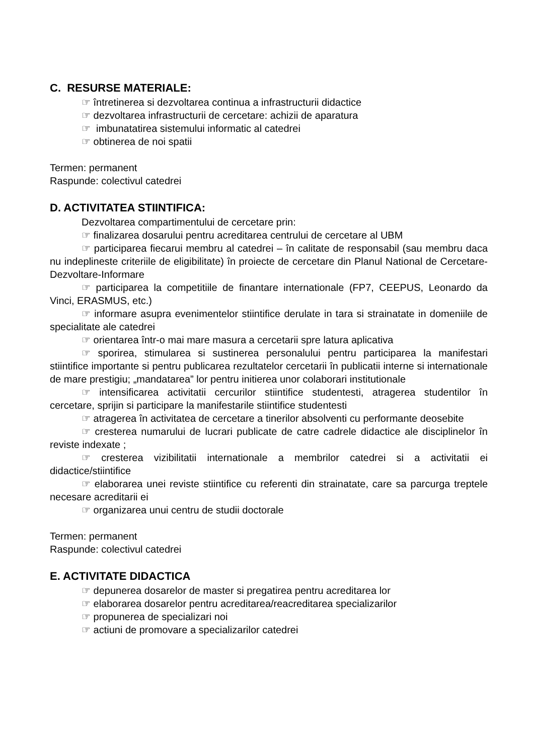C. RESURSE MATERIALE:
☞ întretinerea si dezvoltarea continua a infrastructurii didactice
☞ dezvoltarea infrastructurii de cercetare: achizii de aparatura
☞ imbunatatirea sistemului informatic al catedrei
☞ obtinerea de noi spatii
Termen: permanent
Raspunde: colectivul catedrei
D. ACTIVITATEA STIINTIFICA:
Dezvoltarea compartimentului de cercetare prin:
☞ finalizarea dosarului pentru acreditarea centrului de cercetare al UBM
☞ participarea fiecarui membru al catedrei – în calitate de responsabil (sau membru daca nu indeplineste criteriile de eligibilitate) în proiecte de cercetare din Planul National de Cercetare-Dezvoltare-Informare
☞ participarea la competitiile de finantare internationale (FP7, CEEPUS, Leonardo da Vinci, ERASMUS, etc.)
☞ informare asupra evenimentelor stiintifice derulate in tara si strainatate in domeniile de specialitate ale catedrei
☞ orientarea într-o mai mare masura a cercetarii spre latura aplicativa
☞ sporirea, stimularea si sustinerea personalului pentru participarea la manifestari stiintifice importante si pentru publicarea rezultatelor cercetarii în publicatii interne si internationale de mare prestigiu; „mandatarea” lor pentru initierea unor colaborari institutionale
☞ intensificarea activitatii cercurilor stiintifice studentesti, atragerea studentilor în cercetare, sprijin si participare la manifestarile stiintifice studentesti
☞ atragerea în activitatea de cercetare a tinerilor absolventi cu performante deosebite
☞ cresterea numarului de lucrari publicate de catre cadrele didactice ale disciplinelor în reviste indexate ;
☞ cresterea vizibilitatii internationale a membrilor catedrei si a activitatii ei didactice/stiintifice
☞ elaborarea unei reviste stiintifice cu referenti din strainatate, care sa parcurga treptele necesare acreditarii ei
☞ organizarea unui centru de studii doctorale
Termen: permanent
Raspunde: colectivul catedrei
E. ACTIVITATE DIDACTICA
☞ depunerea dosarelor de master si pregatirea pentru acreditarea lor
☞ elaborarea dosarelor pentru acreditarea/reacreditarea specializarilor
☞ propunerea de specializari noi
☞ actiuni de promovare a specializarilor catedrei